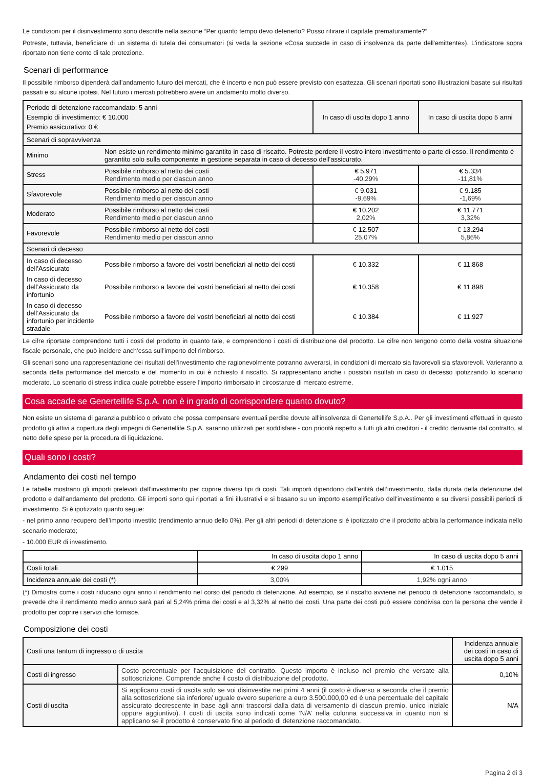Le condizioni per il disinvestimento sono descritte nella sezione “Per quanto tempo devo detenerlo? Posso ritirare il capitale prematuramente?”
Potreste, tuttavia, beneficiare di un sistema di tutela dei consumatori (si veda la sezione «Cosa succede in caso di insolvenza da parte dell'emittente»). L'indicatore sopra riportato non tiene conto di tale protezione.
Scenari di performance
Il possibile rimborso dipenderà dall’andamento futuro dei mercati, che è incerto e non può essere previsto con esattezza. Gli scenari riportati sono illustrazioni basate sui risultati passati e su alcune ipotesi. Nel futuro i mercati potrebbero avere un andamento molto diverso.
| Periodo di detenzione raccomandato: 5 anni Esempio di investimento: € 10.000 Premio assicurativo: 0 € | | In caso di uscita dopo 1 anno | In caso di uscita dopo 5 anni |
| --- | --- | --- | --- |
| Scenari di sopravvivenza | | | |
| Minimo | Non esiste un rendimento minimo garantito in caso di riscatto. Potreste perdere il vostro intero investimento o parte di esso. Il rendimento è garantito solo sulla componente in gestione separata in caso di decesso dell'assicurato. | | |
| Stress | Possibile rimborso al netto dei costi Rendimento medio per ciascun anno | € 5.971 -40,29% | € 5.334 -11,81% |
| Sfavorevole | Possibile rimborso al netto dei costi Rendimento medio per ciascun anno | € 9.031 -9,69% | € 9.185 -1,69% |
| Moderato | Possibile rimborso al netto dei costi Rendimento medio per ciascun anno | € 10.202 2,02% | € 11.771 3,32% |
| Favorevole | Possibile rimborso al netto dei costi Rendimento medio per ciascun anno | € 12.507 25,07% | € 13.294 5,86% |
| Scenari di decesso | | | |
| In caso di decesso dell’Assicurato | Possibile rimborso a favore dei vostri beneficiari al netto dei costi | € 10.332 | € 11.868 |
| In caso di decesso dell’Assicurato da infortunio | Possibile rimborso a favore dei vostri beneficiari al netto dei costi | € 10.358 | € 11.898 |
| In caso di decesso dell’Assicurato da infortunio per incidente stradale | Possibile rimborso a favore dei vostri beneficiari al netto dei costi | € 10.384 | € 11.927 |
Le cifre riportate comprendono tutti i costi del prodotto in quanto tale, e comprendono i costi di distribuzione del prodotto. Le cifre non tengono conto della vostra situazione fiscale personale, che può incidere anch’essa sull’importo del rimborso.
Gli scenari sono una rappresentazione dei risultati dell'investimento che ragionevolmente potranno avverarsi, in condizioni di mercato sia favorevoli sia sfavorevoli. Varieranno a seconda della performance del mercato e del momento in cui è richiesto il riscatto. Si rappresentano anche i possibili risultati in caso di decesso ipotizzando lo scenario moderato. Lo scenario di stress indica quale potrebbe essere l’importo rimborsato in circostanze di mercato estreme.
Cosa accade se Genertellife S.p.A. non è in grado di corrispondere quanto dovuto?
Non esiste un sistema di garanzia pubblico o privato che possa compensare eventuali perdite dovute all’insolvenza di Genertellife S.p.A.. Per gli investimenti effettuati in questo prodotto gli attivi a copertura degli impegni di Genertellife S.p.A. saranno utilizzati per soddisfare - con priorità rispetto a tutti gli altri creditori - il credito derivante dal contratto, al netto delle spese per la procedura di liquidazione.
Quali sono i costi?
Andamento dei costi nel tempo
Le tabelle mostrano gli importi prelevati dall’investimento per coprire diversi tipi di costi. Tali importi dipendono dall’entità dell’investimento, dalla durata della detenzione del prodotto e dall’andamento del prodotto. Gli importi sono qui riportati a fini illustrativi e si basano su un importo esemplificativo dell’investimento e su diversi possibili periodi di investimento. Si è ipotizzato quanto segue:
- nel primo anno recupero dell’importo investito (rendimento annuo dello 0%). Per gli altri periodi di detenzione si è ipotizzato che il prodotto abbia la performance indicata nello scenario moderato;
- 10.000 EUR di investimento.
| | In caso di uscita dopo 1 anno | In caso di uscita dopo 5 anni |
| --- | --- | --- |
| Costi totali | € 299 | € 1.015 |
| Incidenza annuale dei costi (*) | 3,00% | 1,92% ogni anno |
(*) Dimostra come i costi riducano ogni anno il rendimento nel corso del periodo di detenzione. Ad esempio, se il riscatto avviene nel periodo di detenzione raccomandato, si prevede che il rendimento medio annuo sarà pari al 5,24% prima dei costi e al 3,32% al netto dei costi. Una parte dei costi può essere condivisa con la persona che vende il prodotto per coprire i servizi che fornisce.
Composizione dei costi
| Costi una tantum di ingresso o di uscita | | Incidenza annuale dei costi in caso di uscita dopo 5 anni |
| --- | --- | --- |
| Costi di ingresso | Costo percentuale per l'acquisizione del contratto. Questo importo è incluso nel premio che versate alla sottoscrizione. Comprende anche il costo di distribuzione del prodotto. | 0,10% |
| Costi di uscita | Si applicano costi di uscita solo se voi disinvestite nei primi 4 anni (il costo è diverso a seconda che il premio alla sottoscrizione sia inferiore/ uguale ovvero superiore a euro 3.500.000,00 ed è una percentuale del capitale assicurato decrescente in base agli anni trascorsi dalla data di versamento di ciascun premio, unico iniziale oppure aggiuntivo). I costi di uscita sono indicati come ‘N/A’ nella colonna successiva in quanto non si applicano se il prodotto è conservato fino al periodo di detenzione raccomandato. | N/A |
Pagina 2 di 3